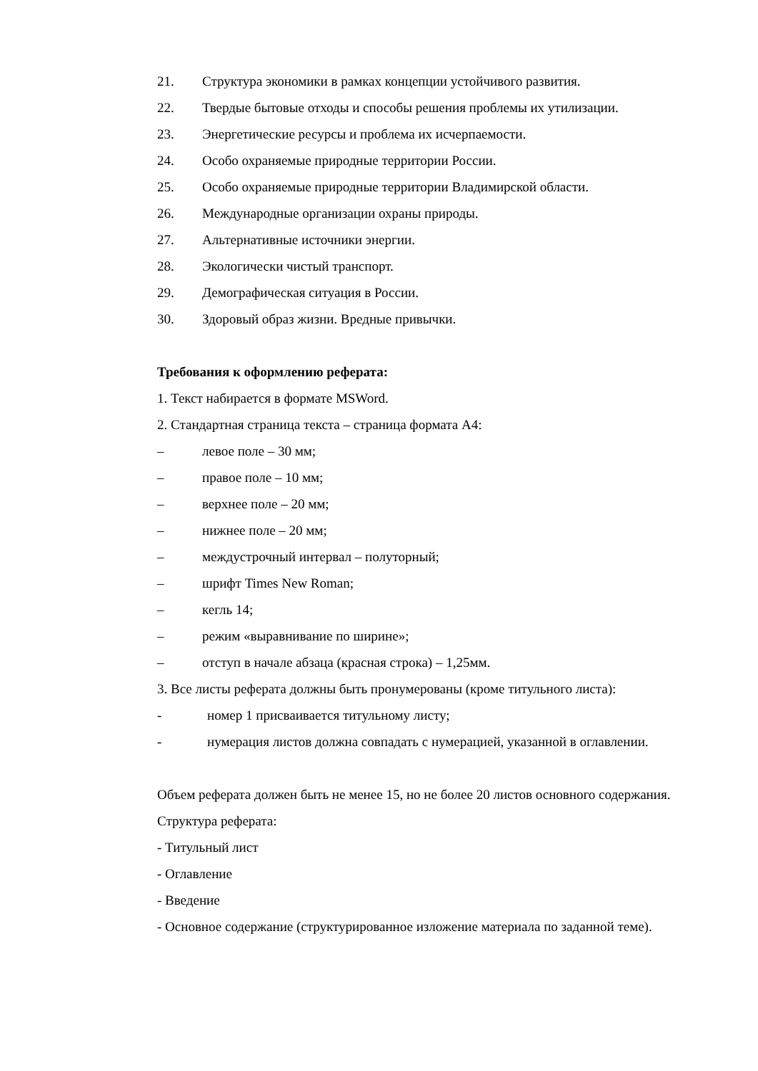21. Структура экономики в рамках концепции устойчивого развития.
22. Твердые бытовые отходы и способы решения проблемы их утилизации.
23. Энергетические ресурсы и проблема их исчерпаемости.
24. Особо охраняемые природные территории России.
25. Особо охраняемые природные территории Владимирской области.
26. Международные организации охраны природы.
27. Альтернативные источники энергии.
28. Экологически чистый транспорт.
29. Демографическая ситуация в России.
30. Здоровый образ жизни. Вредные привычки.
Требования к оформлению реферата:
1. Текст набирается в формате MSWord.
2. Стандартная страница текста – страница формата А4:
– левое поле – 30 мм;
– правое поле – 10 мм;
– верхнее поле – 20 мм;
– нижнее поле – 20 мм;
– междустрочный интервал – полуторный;
– шрифт Times New Roman;
– кегль 14;
– режим «выравнивание по ширине»;
– отступ в начале абзаца (красная строка) – 1,25мм.
3. Все листы реферата должны быть пронумерованы (кроме титульного листа):
- номер 1 присваивается титульному листу;
- нумерация листов должна совпадать с нумерацией, указанной в оглавлении.
Объем реферата должен быть не менее 15, но не более 20 листов основного содержания.
Структура реферата:
- Титульный лист
- Оглавление
- Введение
- Основное содержание (структурированное изложение материала по заданной теме).